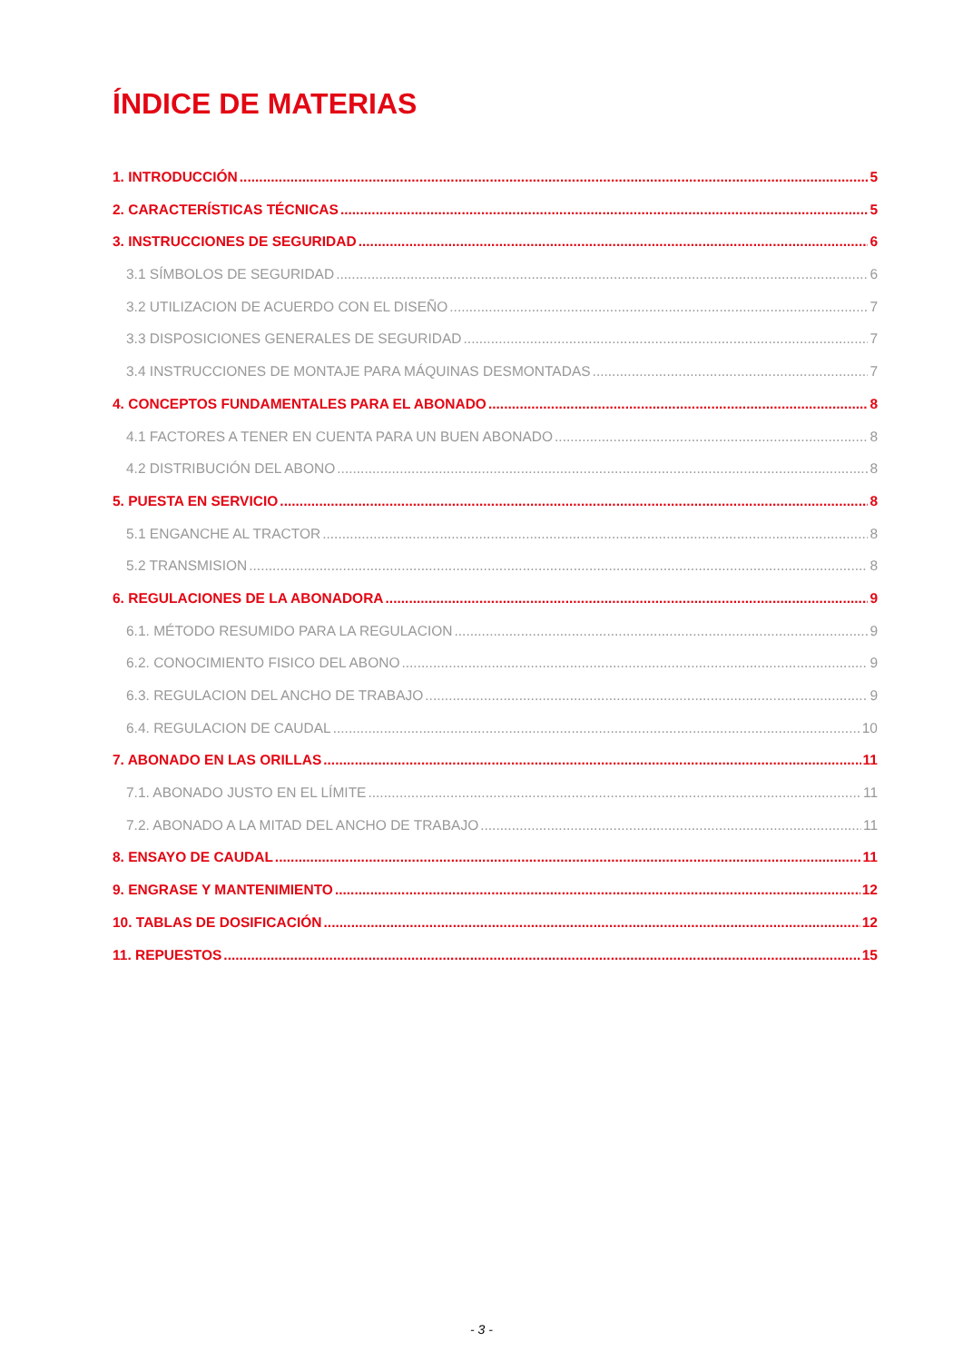ÍNDICE DE MATERIAS
1. INTRODUCCIÓN 5
2. CARACTERÍSTICAS TÉCNICAS 5
3. INSTRUCCIONES DE SEGURIDAD 6
3.1 SÍMBOLOS DE SEGURIDAD 6
3.2 UTILIZACION DE ACUERDO CON EL DISEÑO 7
3.3 DISPOSICIONES GENERALES DE SEGURIDAD 7
3.4 INSTRUCCIONES DE MONTAJE PARA MÁQUINAS DESMONTADAS 7
4. CONCEPTOS FUNDAMENTALES PARA EL ABONADO 8
4.1 FACTORES A TENER EN CUENTA PARA UN BUEN ABONADO 8
4.2 DISTRIBUCIÓN DEL ABONO 8
5. PUESTA EN SERVICIO 8
5.1 ENGANCHE AL TRACTOR 8
5.2 TRANSMISION 8
6. REGULACIONES DE LA ABONADORA 9
6.1. MÉTODO RESUMIDO PARA LA REGULACION 9
6.2. CONOCIMIENTO FISICO DEL ABONO 9
6.3. REGULACION DEL ANCHO DE TRABAJO 9
6.4. REGULACION DE CAUDAL 10
7. ABONADO EN LAS ORILLAS 11
7.1. ABONADO JUSTO EN EL LÍMITE 11
7.2. ABONADO A LA MITAD DEL ANCHO DE TRABAJO 11
8. ENSAYO DE CAUDAL 11
9. ENGRASE Y MANTENIMIENTO 12
10. TABLAS DE DOSIFICACIÓN 12
11. REPUESTOS 15
- 3 -